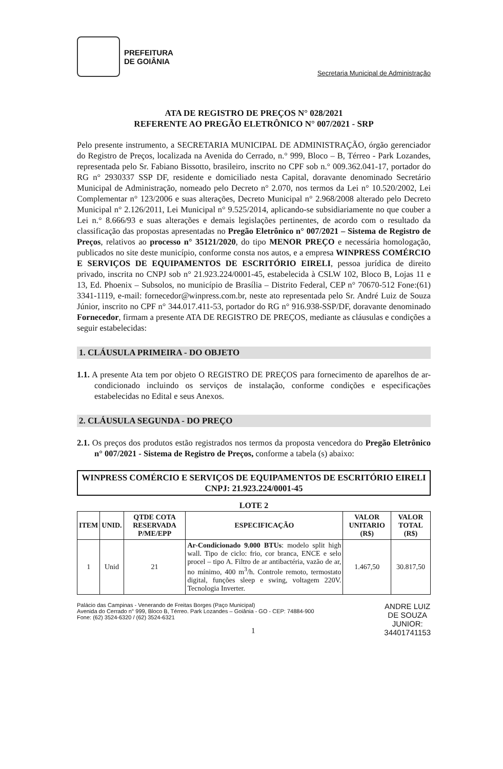PREFEITURA
DE GOIÂNIA
Secretaria Municipal de Administração
ATA DE REGISTRO DE PREÇOS N° 028/2021
REFERENTE AO PREGÃO ELETRÔNICO N° 007/2021 - SRP
Pelo presente instrumento, a SECRETARIA MUNICIPAL DE ADMINISTRAÇÃO, órgão gerenciador do Registro de Preços, localizada na Avenida do Cerrado, n.° 999, Bloco – B, Térreo - Park Lozandes, representada pelo Sr. Fabiano Bissotto, brasileiro, inscrito no CPF sob n.° 009.362.041-17, portador do RG n° 2930337 SSP DF, residente e domiciliado nesta Capital, doravante denominado Secretário Municipal de Administração, nomeado pelo Decreto n° 2.070, nos termos da Lei n° 10.520/2002, Lei Complementar n° 123/2006 e suas alterações, Decreto Municipal n° 2.968/2008 alterado pelo Decreto Municipal n° 2.126/2011, Lei Municipal n° 9.525/2014, aplicando-se subsidiariamente no que couber a Lei n.° 8.666/93 e suas alterações e demais legislações pertinentes, de acordo com o resultado da classificação das propostas apresentadas no Pregão Eletrônico n° 007/2021 – Sistema de Registro de Preços, relativos ao processo n° 35121/2020, do tipo MENOR PREÇO e necessária homologação, publicados no site deste município, conforme consta nos autos, e a empresa WINPRESS COMÉRCIO E SERVIÇOS DE EQUIPAMENTOS DE ESCRITÓRIO EIRELI, pessoa jurídica de direito privado, inscrita no CNPJ sob n° 21.923.224/0001-45, estabelecida à CSLW 102, Bloco B, Lojas 11 e 13, Ed. Phoenix – Subsolos, no município de Brasília – Distrito Federal, CEP n° 70670-512 Fone:(61) 3341-1119, e-mail: fornecedor@winpress.com.br, neste ato representada pelo Sr. André Luiz de Souza Júnior, inscrito no CPF n° 344.017.411-53, portador do RG n° 916.938-SSP/DF, doravante denominado Fornecedor, firmam a presente ATA DE REGISTRO DE PREÇOS, mediante as cláusulas e condições a seguir estabelecidas:
1. CLÁUSULA PRIMEIRA - DO OBJETO
1.1. A presente Ata tem por objeto O REGISTRO DE PREÇOS para fornecimento de aparelhos de ar-condicionado incluindo os serviços de instalação, conforme condições e especificações estabelecidas no Edital e seus Anexos.
2. CLÁUSULA SEGUNDA - DO PREÇO
2.1. Os preços dos produtos estão registrados nos termos da proposta vencedora do Pregão Eletrônico n° 007/2021 - Sistema de Registro de Preços, conforme a tabela (s) abaixo:
WINPRESS COMÉRCIO E SERVIÇOS DE EQUIPAMENTOS DE ESCRITÓRIO EIRELI
CNPJ: 21.923.224/0001-45
LOTE 2
| ITEM | UNID. | QTDE COTA RESERVADA P/ME/EPP | ESPECIFICAÇÃO | VALOR UNITARIO (R$) | VALOR TOTAL (R$) |
| --- | --- | --- | --- | --- | --- |
| 1 | Unid | 21 | Ar-Condicionado 9.000 BTUs : modelo split high wall. Tipo de ciclo: frio, cor branca, ENCE e selo procel – tipo A. Filtro de ar antibactéria, vazão de ar, no mínimo, 400 m<sup>3</sup>/h. Controle remoto, termostato digital, funções sleep e swing, voltagem 220V. Tecnologia Inverter. | 1.467,50 | 30.817,50 |
Palácio das Campinas - Venerando de Freitas Borges (Paço Municipal)
Avenida do Cerrado n° 999, Bloco B, Térreo. Park Lozandes – Goiânia - GO - CEP: 74884-900
Fone: (62) 3524-6320 / (62) 3524-6321
1
ANDRE LUIZ
DE SOUZA
JUNIOR:
34401741153